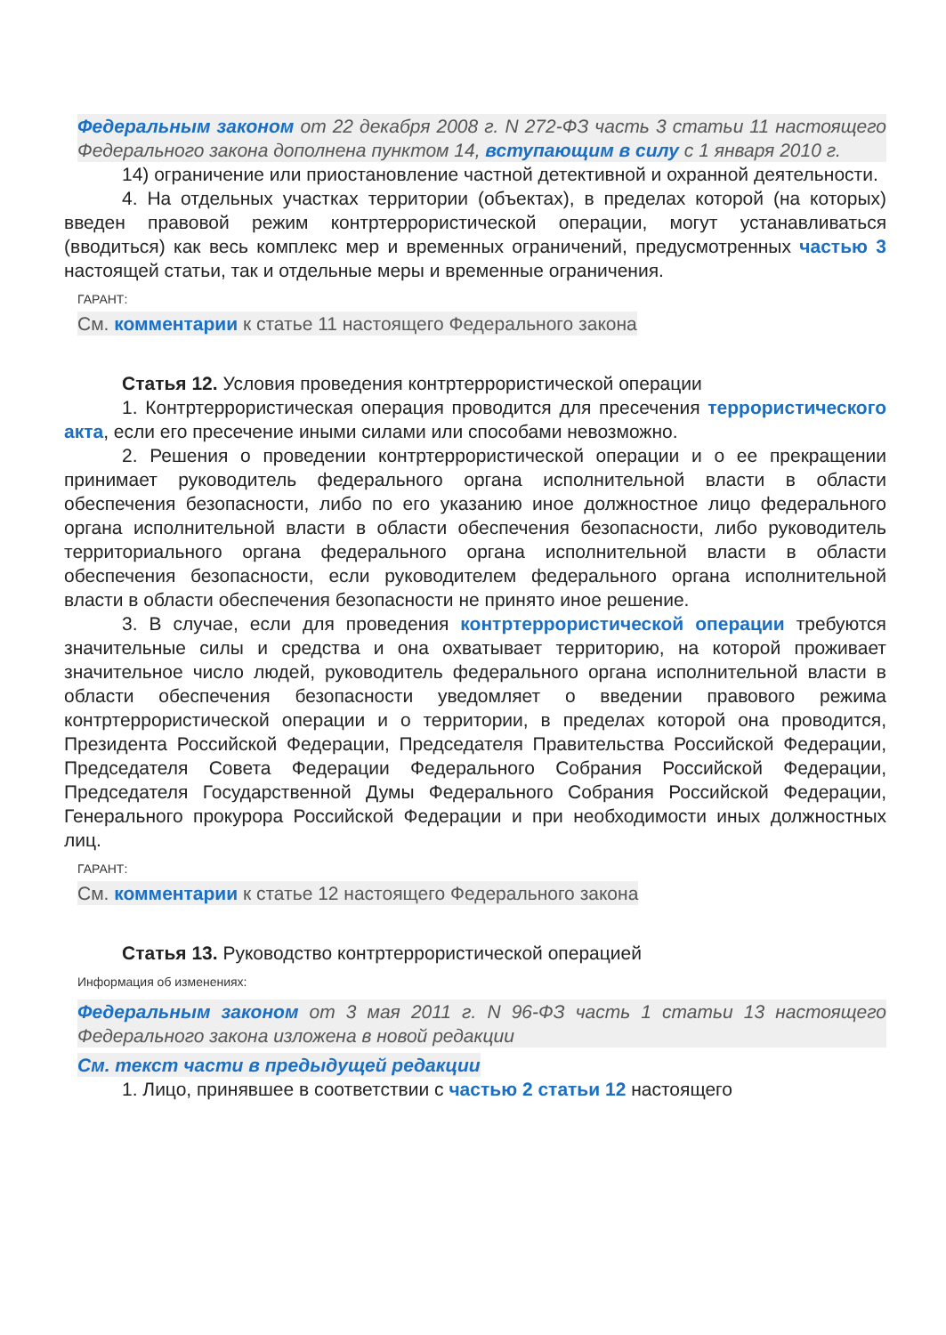Федеральным законом от 22 декабря 2008 г. N 272-ФЗ часть 3 статьи 11 настоящего Федерального закона дополнена пунктом 14, вступающим в силу с 1 января 2010 г.
14) ограничение или приостановление частной детективной и охранной деятельности.
4. На отдельных участках территории (объектах), в пределах которой (на которых) введен правовой режим контртеррористической операции, могут устанавливаться (вводиться) как весь комплекс мер и временных ограничений, предусмотренных частью 3 настоящей статьи, так и отдельные меры и временные ограничения.
ГАРАНТ:
См. комментарии к статье 11 настоящего Федерального закона
Статья 12. Условия проведения контртеррористической операции
1. Контртеррористическая операция проводится для пресечения террористического акта, если его пресечение иными силами или способами невозможно.
2. Решения о проведении контртеррористической операции и о ее прекращении принимает руководитель федерального органа исполнительной власти в области обеспечения безопасности, либо по его указанию иное должностное лицо федерального органа исполнительной власти в области обеспечения безопасности, либо руководитель территориального органа федерального органа исполнительной власти в области обеспечения безопасности, если руководителем федерального органа исполнительной власти в области обеспечения безопасности не принято иное решение.
3. В случае, если для проведения контртеррористической операции требуются значительные силы и средства и она охватывает территорию, на которой проживает значительное число людей, руководитель федерального органа исполнительной власти в области обеспечения безопасности уведомляет о введении правового режима контртеррористической операции и о территории, в пределах которой она проводится, Президента Российской Федерации, Председателя Правительства Российской Федерации, Председателя Совета Федерации Федерального Собрания Российской Федерации, Председателя Государственной Думы Федерального Собрания Российской Федерации, Генерального прокурора Российской Федерации и при необходимости иных должностных лиц.
ГАРАНТ:
См. комментарии к статье 12 настоящего Федерального закона
Статья 13. Руководство контртеррористической операцией
Информация об изменениях:
Федеральным законом от 3 мая 2011 г. N 96-ФЗ часть 1 статьи 13 настоящего Федерального закона изложена в новой редакции
См. текст части в предыдущей редакции
1. Лицо, принявшее в соответствии с частью 2 статьи 12 настоящего